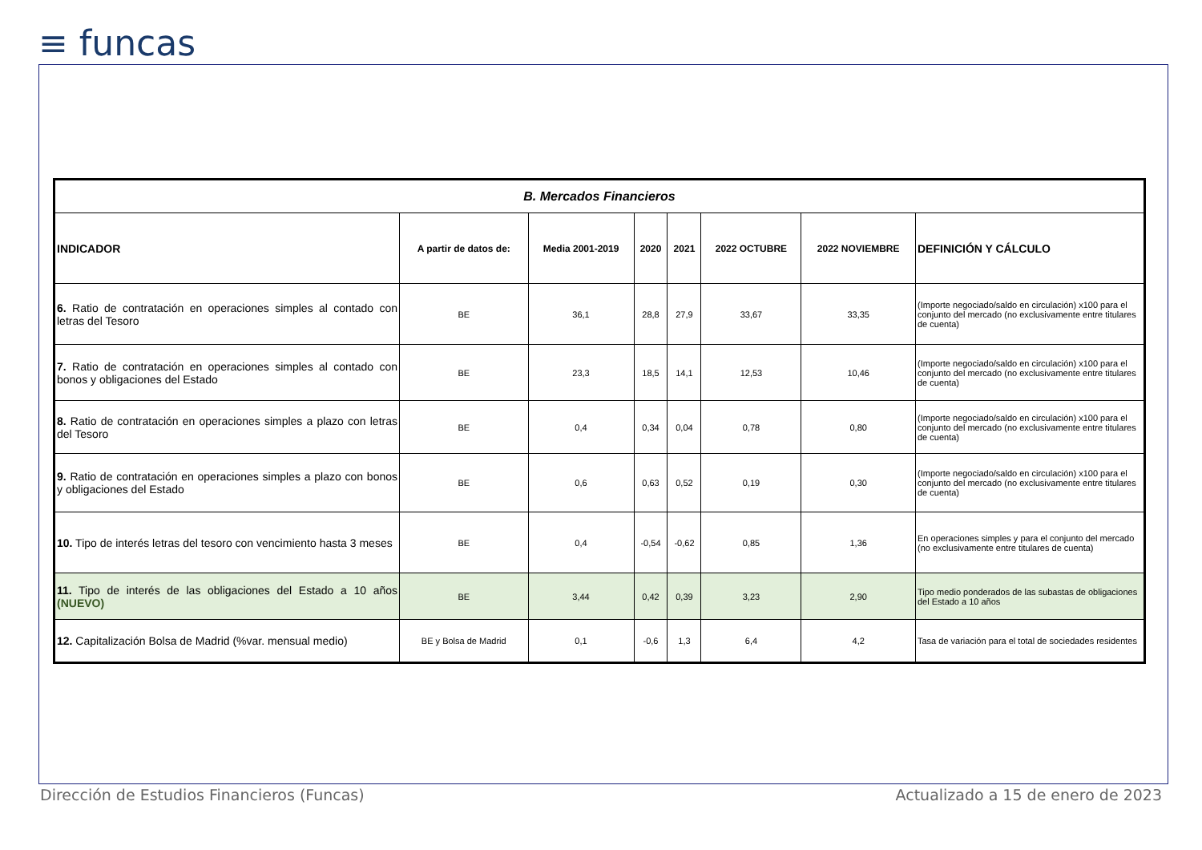≡ funcas
| B. Mercados Financieros | | | | | | | |
| --- | --- | --- | --- | --- | --- | --- | --- |
| INDICADOR | A partir de datos de: | Media 2001-2019 | 2020 | 2021 | 2022 OCTUBRE | 2022 NOVIEMBRE | DEFINICIÓN Y CÁLCULO |
| 6. Ratio de contratación en operaciones simples al contado con letras del Tesoro | BE | 36,1 | 28,8 | 27,9 | 33,67 | 33,35 | (Importe negociado/saldo en circulación) x100 para el conjunto del mercado (no exclusivamente entre titulares de cuenta) |
| 7. Ratio de contratación en operaciones simples al contado con bonos y obligaciones del Estado | BE | 23,3 | 18,5 | 14,1 | 12,53 | 10,46 | (Importe negociado/saldo en circulación) x100 para el conjunto del mercado (no exclusivamente entre titulares de cuenta) |
| 8. Ratio de contratación en operaciones simples a plazo con letras del Tesoro | BE | 0,4 | 0,34 | 0,04 | 0,78 | 0,80 | (Importe negociado/saldo en circulación) x100 para el conjunto del mercado (no exclusivamente entre titulares de cuenta) |
| 9. Ratio de contratación en operaciones simples a plazo con bonos y obligaciones del Estado | BE | 0,6 | 0,63 | 0,52 | 0,19 | 0,30 | (Importe negociado/saldo en circulación) x100 para el conjunto del mercado (no exclusivamente entre titulares de cuenta) |
| 10. Tipo de interés letras del tesoro con vencimiento hasta 3 meses | BE | 0,4 | -0,54 | -0,62 | 0,85 | 1,36 | En operaciones simples y para el conjunto del mercado (no exclusivamente entre titulares de cuenta) |
| 11. Tipo de interés de las obligaciones del Estado a 10 años (NUEVO) | BE | 3,44 | 0,42 | 0,39 | 3,23 | 2,90 | Tipo medio ponderados de las subastas de obligaciones del Estado a 10 años |
| 12. Capitalización Bolsa de Madrid (%var. mensual medio) | BE y Bolsa de Madrid | 0,1 | -0,6 | 1,3 | 6,4 | 4,2 | Tasa de variación para el total de sociedades residentes |
Dirección de Estudios Financieros (Funcas)
Actualizado a 15 de enero de 2023